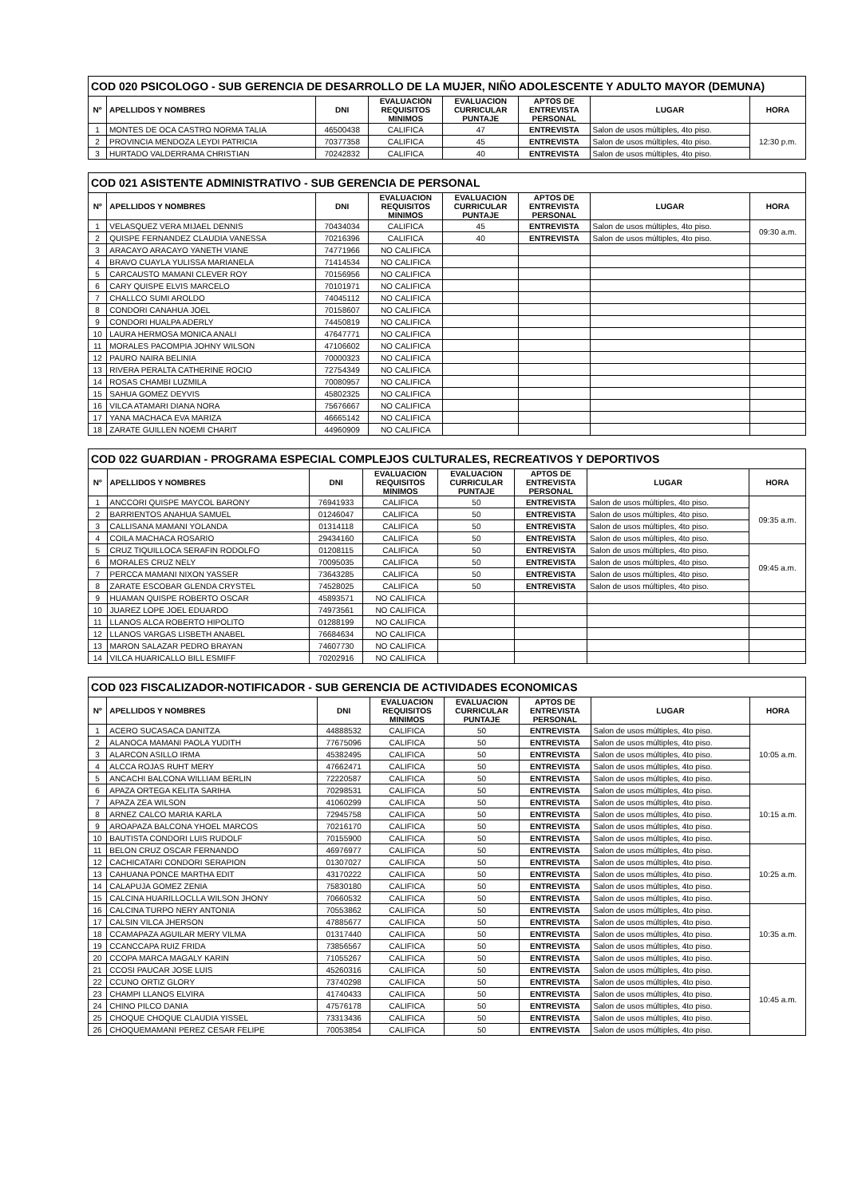| COD 020 PSICOLOGO - SUB GERENCIA DE DESARROLLO DE LA MUJER, NIÑO ADOLESCENTE Y ADULTO MAYOR (DEMUNA) | | | | | | | |
| --- | --- | --- | --- | --- | --- | --- | --- |
| Nº | APELLIDOS Y NOMBRES | DNI | EVALUACION REQUISITOS MINIMOS | EVALUACION CURRICULAR PUNTAJE | APTOS DE ENTREVISTA PERSONAL | LUGAR | HORA |
| 1 | MONTES DE OCA CASTRO NORMA TALIA | 46500438 | CALIFICA | 47 | ENTREVISTA | Salon de usos múltiples, 4to piso. | 12:30 p.m. |
| 2 | PROVINCIA MENDOZA LEYDI PATRICIA | 70377358 | CALIFICA | 45 | ENTREVISTA | Salon de usos múltiples, 4to piso. | |
| 3 | HURTADO VALDERRAMA CHRISTIAN | 70242832 | CALIFICA | 40 | ENTREVISTA | Salon de usos múltiples, 4to piso. | |
| COD 021 ASISTENTE ADMINISTRATIVO - SUB GERENCIA DE PERSONAL | | | | | | | |
| --- | --- | --- | --- | --- | --- | --- | --- |
| Nº | APELLIDOS Y NOMBRES | DNI | EVALUACION REQUISITOS MINIMOS | EVALUACION CURRICULAR PUNTAJE | APTOS DE ENTREVISTA PERSONAL | LUGAR | HORA |
| 1 | VELASQUEZ VERA MIJAEL DENNIS | 70434034 | CALIFICA | 45 | ENTREVISTA | Salon de usos múltiples, 4to piso. | 09:30 a.m. |
| 2 | QUISPE FERNANDEZ CLAUDIA VANESSA | 70216396 | CALIFICA | 40 | ENTREVISTA | Salon de usos múltiples, 4to piso. | |
| 3 | ARACAYO ARACAYO YANETH VIANE | 74771966 | NO CALIFICA | | | | |
| 4 | BRAVO CUAYLA YULISSA MARIANELA | 71414534 | NO CALIFICA | | | | |
| 5 | CARCAUSTO MAMANI CLEVER ROY | 70156956 | NO CALIFICA | | | | |
| 6 | CARY QUISPE ELVIS MARCELO | 70101971 | NO CALIFICA | | | | |
| 7 | CHALLCO SUMI AROLDO | 74045112 | NO CALIFICA | | | | |
| 8 | CONDORI CANAHUA JOEL | 70158607 | NO CALIFICA | | | | |
| 9 | CONDORI HUALPA ADERLY | 74450819 | NO CALIFICA | | | | |
| 10 | LAURA HERMOSA MONICA ANALI | 47647771 | NO CALIFICA | | | | |
| 11 | MORALES PACOMPIA JOHNY WILSON | 47106602 | NO CALIFICA | | | | |
| 12 | PAURO NAIRA BELINIA | 70000323 | NO CALIFICA | | | | |
| 13 | RIVERA PERALTA CATHERINE ROCIO | 72754349 | NO CALIFICA | | | | |
| 14 | ROSAS CHAMBI LUZMILA | 70080957 | NO CALIFICA | | | | |
| 15 | SAHUA GOMEZ DEYVIS | 45802325 | NO CALIFICA | | | | |
| 16 | VILCA ATAMARI DIANA NORA | 75676667 | NO CALIFICA | | | | |
| 17 | YANA MACHACA EVA MARIZA | 46665142 | NO CALIFICA | | | | |
| 18 | ZARATE GUILLEN NOEMI CHARIT | 44960909 | NO CALIFICA | | | | |
| COD 022 GUARDIAN - PROGRAMA ESPECIAL COMPLEJOS CULTURALES, RECREATIVOS Y DEPORTIVOS | | | | | | | |
| --- | --- | --- | --- | --- | --- | --- | --- |
| Nº | APELLIDOS Y NOMBRES | DNI | EVALUACION REQUISITOS MINIMOS | EVALUACION CURRICULAR PUNTAJE | APTOS DE ENTREVISTA PERSONAL | LUGAR | HORA |
| 1 | ANCCORI QUISPE MAYCOL BARONY | 76941933 | CALIFICA | 50 | ENTREVISTA | Salon de usos múltiples, 4to piso. | 09:35 a.m. |
| 2 | BARRIENTOS ANAHUA SAMUEL | 01246047 | CALIFICA | 50 | ENTREVISTA | Salon de usos múltiples, 4to piso. | |
| 3 | CALLISANA MAMANI YOLANDA | 01314118 | CALIFICA | 50 | ENTREVISTA | Salon de usos múltiples, 4to piso. | |
| 4 | COILA MACHACA ROSARIO | 29434160 | CALIFICA | 50 | ENTREVISTA | Salon de usos múltiples, 4to piso. | |
| 5 | CRUZ TIQUILLOCA SERAFIN RODOLFO | 01208115 | CALIFICA | 50 | ENTREVISTA | Salon de usos múltiples, 4to piso. | 09:45 a.m. |
| 6 | MORALES CRUZ NELY | 70095035 | CALIFICA | 50 | ENTREVISTA | Salon de usos múltiples, 4to piso. | |
| 7 | PERCCA MAMANI NIXON YASSER | 73643285 | CALIFICA | 50 | ENTREVISTA | Salon de usos múltiples, 4to piso. | |
| 8 | ZARATE ESCOBAR GLENDA CRYSTEL | 74528025 | CALIFICA | 50 | ENTREVISTA | Salon de usos múltiples, 4to piso. | |
| 9 | HUAMAN QUISPE ROBERTO OSCAR | 45893571 | NO CALIFICA | | | | |
| 10 | JUAREZ LOPE JOEL EDUARDO | 74973561 | NO CALIFICA | | | | |
| 11 | LLANOS ALCA ROBERTO HIPOLITO | 01288199 | NO CALIFICA | | | | |
| 12 | LLANOS VARGAS LISBETH ANABEL | 76684634 | NO CALIFICA | | | | |
| 13 | MARON SALAZAR PEDRO BRAYAN | 74607730 | NO CALIFICA | | | | |
| 14 | VILCA HUARICALLO BILL ESMIFF | 70202916 | NO CALIFICA | | | | |
| COD 023 FISCALIZADOR-NOTIFICADOR - SUB GERENCIA DE ACTIVIDADES ECONOMICAS | | | | | | | |
| --- | --- | --- | --- | --- | --- | --- | --- |
| Nº | APELLIDOS Y NOMBRES | DNI | EVALUACION REQUISITOS MINIMOS | EVALUACION CURRICULAR PUNTAJE | APTOS DE ENTREVISTA PERSONAL | LUGAR | HORA |
| 1 | ACERO SUCASACA DANITZA | 44888532 | CALIFICA | 50 | ENTREVISTA | Salon de usos múltiples, 4to piso. | 10:05 a.m. |
| 2 | ALANOCA MAMANI PAOLA YUDITH | 77675096 | CALIFICA | 50 | ENTREVISTA | Salon de usos múltiples, 4to piso. | |
| 3 | ALARCON ASILLO IRMA | 45382495 | CALIFICA | 50 | ENTREVISTA | Salon de usos múltiples, 4to piso. | |
| 4 | ALCCA ROJAS RUHT MERY | 47662471 | CALIFICA | 50 | ENTREVISTA | Salon de usos múltiples, 4to piso. | |
| 5 | ANCACHI BALCONA WILLIAM BERLIN | 72220587 | CALIFICA | 50 | ENTREVISTA | Salon de usos múltiples, 4to piso. | |
| 6 | APAZA ORTEGA KELITA SARIHA | 70298531 | CALIFICA | 50 | ENTREVISTA | Salon de usos múltiples, 4to piso. | 10:15 a.m. |
| 7 | APAZA ZEA WILSON | 41060299 | CALIFICA | 50 | ENTREVISTA | Salon de usos múltiples, 4to piso. | |
| 8 | ARNEZ CALCO MARIA KARLA | 72945758 | CALIFICA | 50 | ENTREVISTA | Salon de usos múltiples, 4to piso. | |
| 9 | AROAPAZA BALCONA YHOEL MARCOS | 70216170 | CALIFICA | 50 | ENTREVISTA | Salon de usos múltiples, 4to piso. | |
| 10 | BAUTISTA CONDORI LUIS RUDOLF | 70155900 | CALIFICA | 50 | ENTREVISTA | Salon de usos múltiples, 4to piso. | |
| 11 | BELON CRUZ OSCAR FERNANDO | 46976977 | CALIFICA | 50 | ENTREVISTA | Salon de usos múltiples, 4to piso. | 10:25 a.m. |
| 12 | CACHICATARI CONDORI SERAPION | 01307027 | CALIFICA | 50 | ENTREVISTA | Salon de usos múltiples, 4to piso. | |
| 13 | CAHUANA PONCE MARTHA EDIT | 43170222 | CALIFICA | 50 | ENTREVISTA | Salon de usos múltiples, 4to piso. | |
| 14 | CALAPUJA GOMEZ ZENIA | 75830180 | CALIFICA | 50 | ENTREVISTA | Salon de usos múltiples, 4to piso. | |
| 15 | CALCINA HUARILLOCLLA WILSON JHONY | 70660532 | CALIFICA | 50 | ENTREVISTA | Salon de usos múltiples, 4to piso. | |
| 16 | CALCINA TURPO NERY ANTONIA | 70553862 | CALIFICA | 50 | ENTREVISTA | Salon de usos múltiples, 4to piso. | 10:35 a.m. |
| 17 | CALSIN VILCA JHERSON | 47885677 | CALIFICA | 50 | ENTREVISTA | Salon de usos múltiples, 4to piso. | |
| 18 | CCAMAPAZA AGUILAR MERY VILMA | 01317440 | CALIFICA | 50 | ENTREVISTA | Salon de usos múltiples, 4to piso. | |
| 19 | CCANCCAPA RUIZ FRIDA | 73856567 | CALIFICA | 50 | ENTREVISTA | Salon de usos múltiples, 4to piso. | |
| 20 | CCOPA MARCA MAGALY KARIN | 71055267 | CALIFICA | 50 | ENTREVISTA | Salon de usos múltiples, 4to piso. | |
| 21 | CCOSI PAUCAR JOSE LUIS | 45260316 | CALIFICA | 50 | ENTREVISTA | Salon de usos múltiples, 4to piso. | 10:45 a.m. |
| 22 | CCUNO ORTIZ GLORY | 73740298 | CALIFICA | 50 | ENTREVISTA | Salon de usos múltiples, 4to piso. | |
| 23 | CHAMPI LLANOS ELVIRA | 41740433 | CALIFICA | 50 | ENTREVISTA | Salon de usos múltiples, 4to piso. | |
| 24 | CHINO PILCO DANIA | 47576178 | CALIFICA | 50 | ENTREVISTA | Salon de usos múltiples, 4to piso. | |
| 25 | CHOQUE CHOQUE CLAUDIA YISSEL | 73313436 | CALIFICA | 50 | ENTREVISTA | Salon de usos múltiples, 4to piso. | |
| 26 | CHOQUEMAMANI PEREZ CESAR FELIPE | 70053854 | CALIFICA | 50 | ENTREVISTA | Salon de usos múltiples, 4to piso. | |